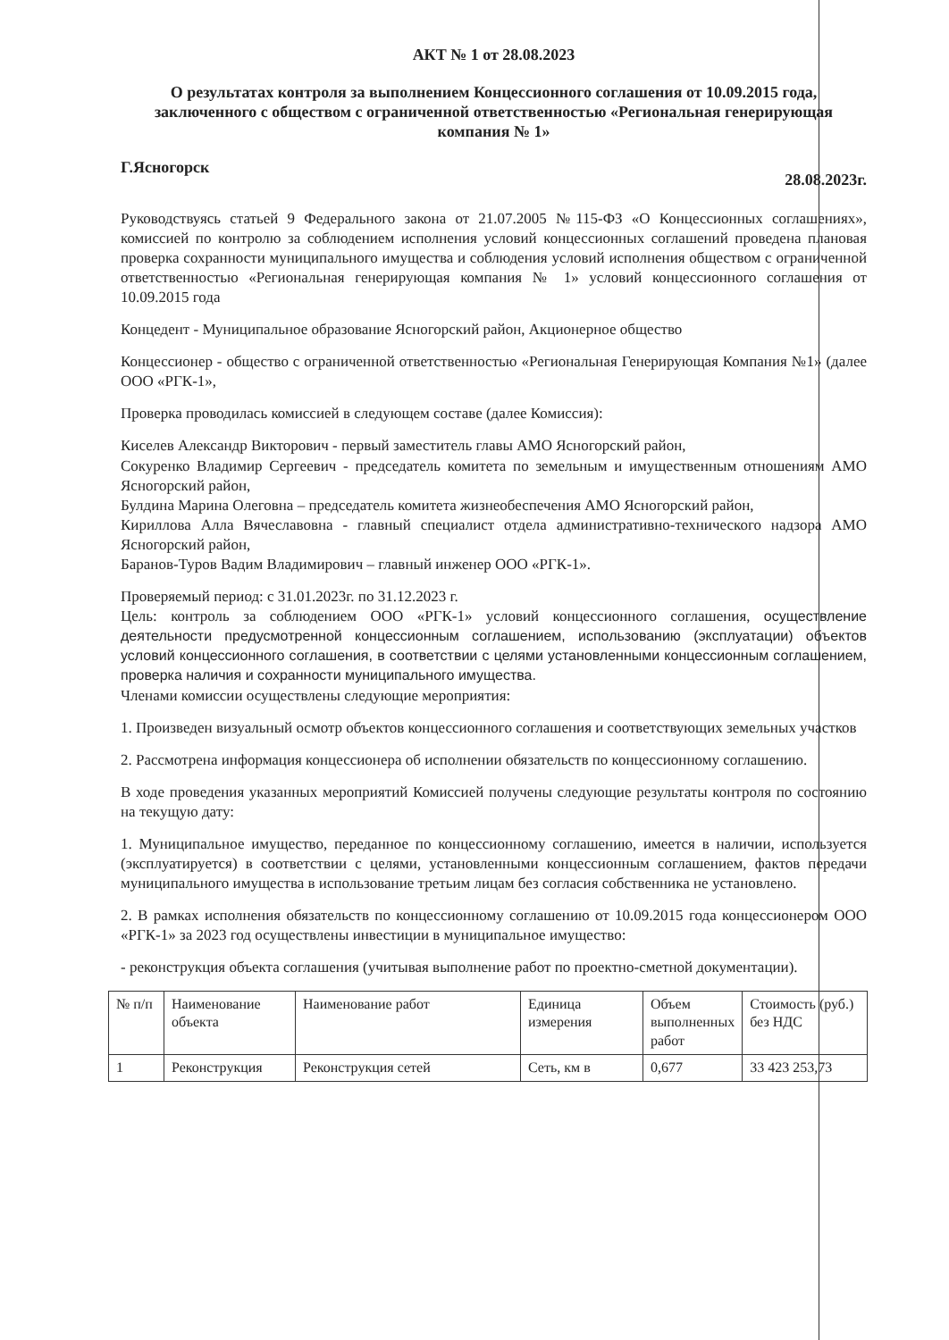АКТ № 1 от 28.08.2023
О результатах контроля за выполнением Концессионного соглашения от 10.09.2015 года, заключенного с обществом с ограниченной ответственностью «Региональная генерирующая компания № 1»
Г.Ясногорск 28.08.2023г.
Руководствуясь статьей 9 Федерального закона от 21.07.2005 №115-ФЗ «О Концессионных соглашениях», комиссией по контролю за соблюдением исполнения условий концессионных соглашений проведена плановая проверка сохранности муниципального имущества и соблюдения условий исполнения обществом с ограниченной ответственностью «Региональная генерирующая компания № 1» условий концессионного соглашения от 10.09.2015 года
Концедент - Муниципальное образование Ясногорский район, Акционерное общество
Концессионер - общество с ограниченной ответственностью «Региональная Генерирующая Компания №1» (далее ООО «РГК-1»,
Проверка проводилась комиссией в следующем составе (далее Комиссия):
Киселев Александр Викторович - первый заместитель главы АМО Ясногорский район,
Сокуренко Владимир Сергеевич - председатель комитета по земельным и имущественным отношениям АМО Ясногорский район,
Булдина Марина Олеговна – председатель комитета жизнеобеспечения АМО Ясногорский район,
Кириллова Алла Вячеславовна - главный специалист отдела административно-технического надзора АМО Ясногорский район,
Баранов-Туров Вадим Владимирович – главный инженер ООО «РГК-1».
Проверяемый период: с 31.01.2023г. по 31.12.2023 г.
Цель: контроль за соблюдением ООО «РГК-1» условий концессионного соглашения, осуществление деятельности предусмотренной концессионным соглашением, использованию (эксплуатации) объектов условий концессионного соглашения, в соответствии с целями установленными концессионным соглашением, проверка наличия и сохранности муниципального имущества.
Членами комиссии осуществлены следующие мероприятия:
1. Произведен визуальный осмотр объектов концессионного соглашения и соответствующих земельных участков
2. Рассмотрена информация концессионера об исполнении обязательств по концессионному соглашению.
В ходе проведения указанных мероприятий Комиссией получены следующие результаты контроля по состоянию на текущую дату:
1. Муниципальное имущество, переданное по концессионному соглашению, имеется в наличии, используется (эксплуатируется) в соответствии с целями, установленными концессионным соглашением, фактов передачи муниципального имущества в использование третьим лицам без согласия собственника не установлено.
2. В рамках исполнения обязательств по концессионному соглашению от 10.09.2015 года концессионером ООО «РГК-1» за 2023 год осуществлены инвестиции в муниципальное имущество:
- реконструкция объекта соглашения (учитывая выполнение работ по проектно-сметной документации).
| № п/п | Наименование объекта | Наименование работ | Единица измерения | Объем выполненных работ | Стоимость (руб.) без НДС |
| 1 | Реконструкция | Реконструкция сетей | Сеть, км в | 0,677 | 33 423 253,73 |